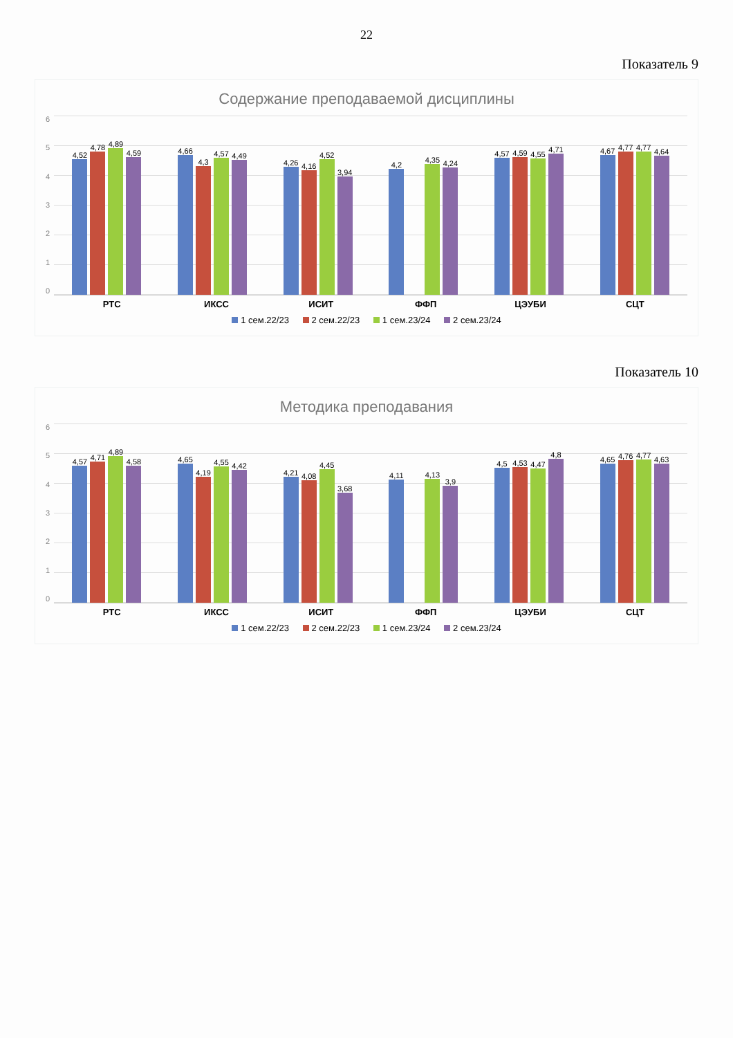22
Показатель 9
Содержание преподаваемой дисциплины
0123456
4,52
4,78
4,89
4,59
4,66
4,3
4,57
4,49
4,26
4,16
4,52
3,94
4,2
4,35
4,24
4,57
4,59
4,55
4,71
4,67
4,77
4,77
4,64
РТС ИКСС ИСИТ ФФП ЦЭУБИ СЦТ
1 сем.22/23 2 сем.22/23 1 сем.23/24 2 сем.23/24
Показатель 10
Методика преподавания
0123456
4,57
4,71
4,89
4,58
4,65
4,19
4,55
4,42
4,21
4,08
4,45
3,68
4,11
4,13
3,9
4,5
4,53
4,47
4,8
4,65
4,76
4,77
4,63
РТС ИКСС ИСИТ ФФП ЦЭУБИ СЦТ
1 сем.22/23 2 сем.22/23 1 сем.23/24 2 сем.23/24